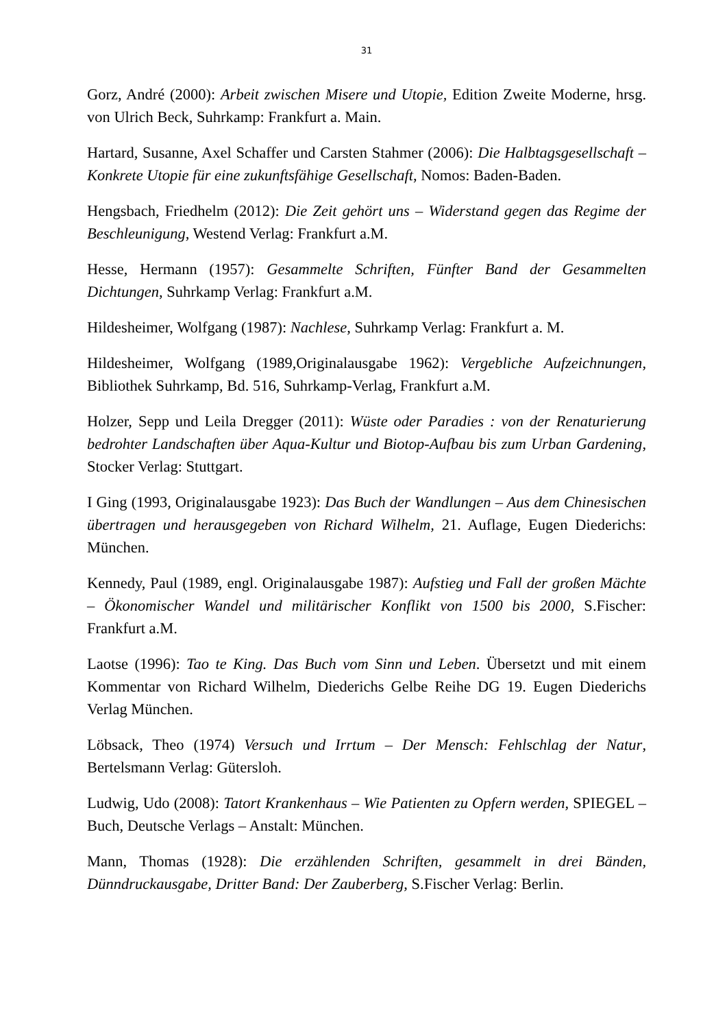31
Gorz, André (2000): Arbeit zwischen Misere und Utopie, Edition Zweite Moderne, hrsg. von Ulrich Beck, Suhrkamp: Frankfurt a. Main.
Hartard, Susanne, Axel Schaffer und Carsten Stahmer (2006): Die Halbtagsgesellschaft – Konkrete Utopie für eine zukunftsfähige Gesellschaft, Nomos: Baden-Baden.
Hengsbach, Friedhelm (2012): Die Zeit gehört uns – Widerstand gegen das Regime der Beschleunigung, Westend Verlag: Frankfurt a.M.
Hesse, Hermann (1957): Gesammelte Schriften, Fünfter Band der Gesammelten Dichtungen, Suhrkamp Verlag: Frankfurt a.M.
Hildesheimer, Wolfgang (1987): Nachlese, Suhrkamp Verlag: Frankfurt a. M.
Hildesheimer, Wolfgang (1989,Originalausgabe 1962): Vergebliche Aufzeichnungen, Bibliothek Suhrkamp, Bd. 516, Suhrkamp-Verlag, Frankfurt a.M.
Holzer, Sepp und Leila Dregger (2011): Wüste oder Paradies : von der Renaturierung bedrohter Landschaften über Aqua-Kultur und Biotop-Aufbau bis zum Urban Gardening, Stocker Verlag: Stuttgart.
I Ging (1993, Originalausgabe 1923): Das Buch der Wandlungen – Aus dem Chinesischen übertragen und herausgegeben von Richard Wilhelm, 21. Auflage, Eugen Diederichs: München.
Kennedy, Paul (1989, engl. Originalausgabe 1987): Aufstieg und Fall der großen Mächte – Ökonomischer Wandel und militärischer Konflikt von 1500 bis 2000, S.Fischer: Frankfurt a.M.
Laotse (1996): Tao te King. Das Buch vom Sinn und Leben. Übersetzt und mit einem Kommentar von Richard Wilhelm, Diederichs Gelbe Reihe DG 19. Eugen Diederichs Verlag München.
Löbsack, Theo (1974) Versuch und Irrtum – Der Mensch: Fehlschlag der Natur, Bertelsmann Verlag: Gütersloh.
Ludwig, Udo (2008): Tatort Krankenhaus – Wie Patienten zu Opfern werden, SPIEGEL – Buch, Deutsche Verlags – Anstalt: München.
Mann, Thomas (1928): Die erzählenden Schriften, gesammelt in drei Bänden, Dünndruckausgabe, Dritter Band: Der Zauberberg, S.Fischer Verlag: Berlin.